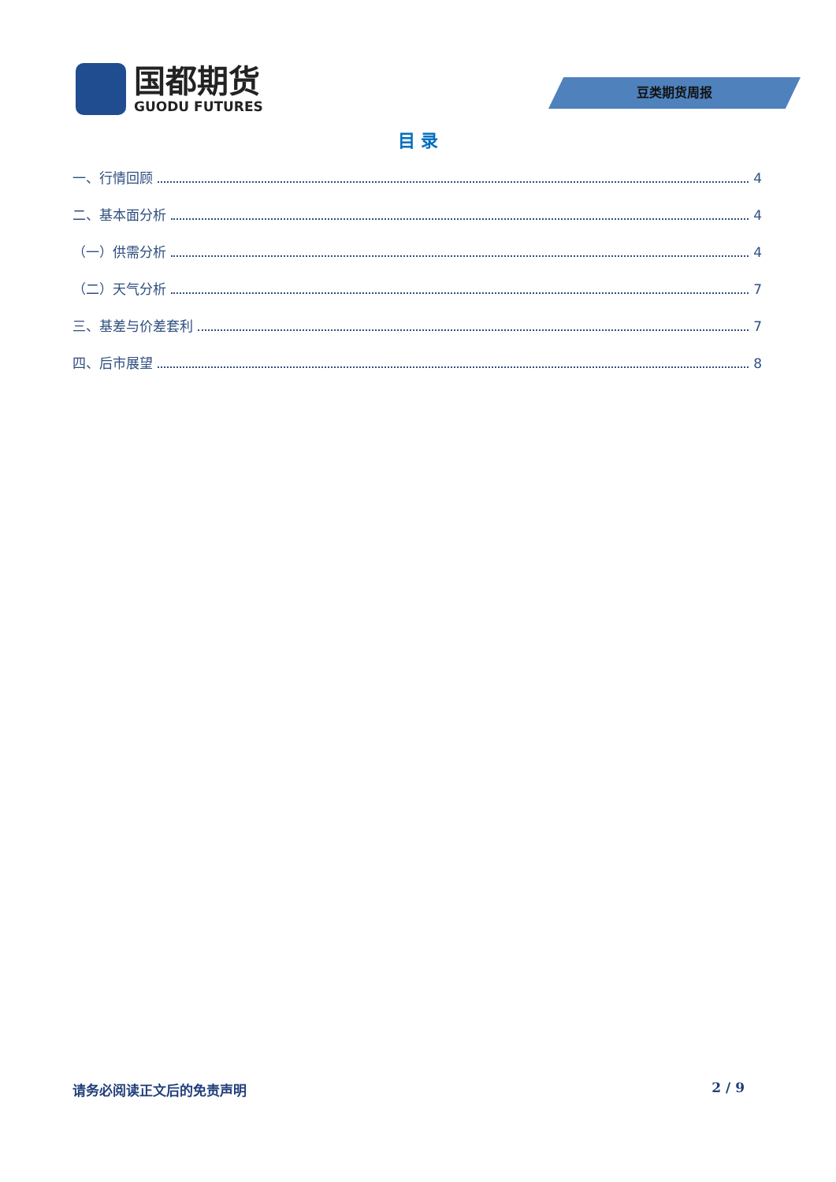国都期货
GUODU FUTURES
豆类期货周报
目 录
一、行情回顾 4
二、基本面分析 4
（一）供需分析 4
（二）天气分析 7
三、基差与价差套利 7
四、后市展望 8
请务必阅读正文后的免责声明 2 / 9